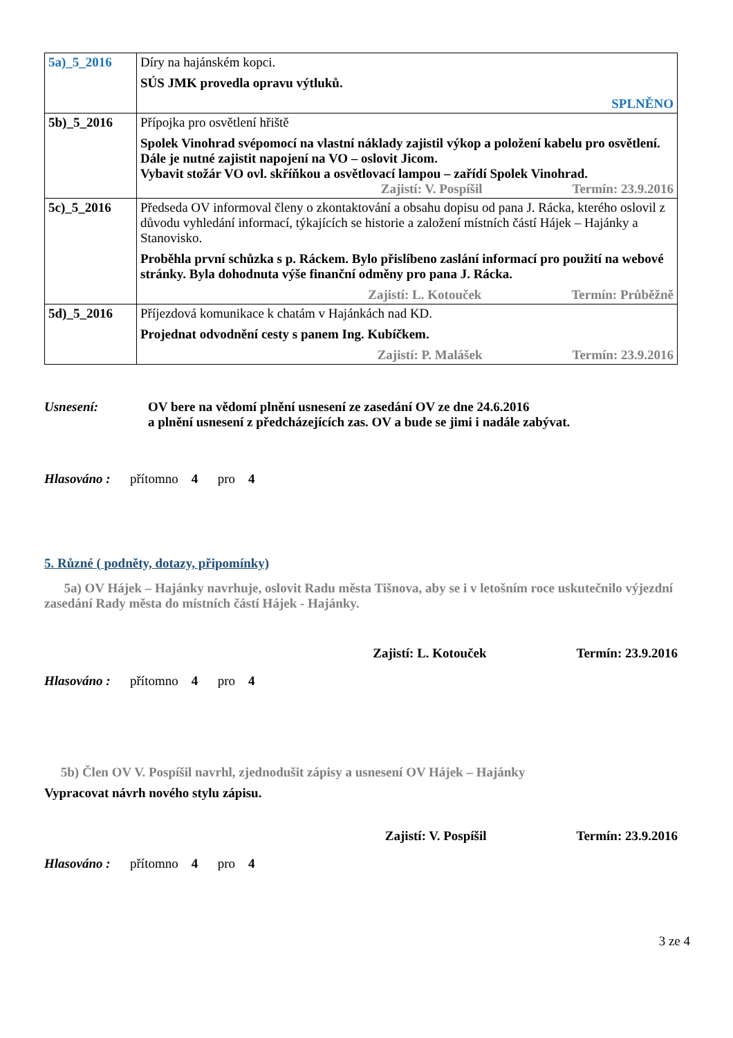| 5a)_5_2016 | Díry na hajánském kopci. SÚS JMK provedla opravu výtluků. SPLNĚNO |
| 5b)_5_2016 | Přípojka pro osvětlení hřiště Spolek Vinohrad svépomocí na vlastní náklady zajistil výkop a položení kabelu pro osvětlení. Dále je nutné zajistit napojení na VO – oslovit Jicom. Vybavit stožár VO ovl. skříňkou a osvětlovací lampou – zařídí Spolek Vinohrad. Zajistí: V. Pospíšil Termín: 23.9.2016 |
| 5c)_5_2016 | Předseda OV informoval členy o zkontaktování a obsahu dopisu od pana J. Rácka, kterého oslovil z důvodu vyhledání informací, týkajících se historie a založení místních částí Hájek – Hajánky a Stanovisko. Proběhla první schůzka s p. Ráckem. Bylo přislíbeno zaslání informací pro použití na webové stránky. Byla dohodnuta výše finanční odměny pro pana J. Rácka. Zajistí: L. Kotouček Termín: Průběžně |
| 5d)_5_2016 | Příjezdová komunikace k chatám v Hajánkách nad KD. Projednat odvodnění cesty s panem Ing. Kubíčkem. Zajistí: P. Malášek Termín: 23.9.2016 |
Usnesení: OV bere na vědomí plnění usnesení ze zasedání OV ze dne 24.6.2016
a plnění usnesení z předcházejících zas. OV a bude se jimi i nadále zabývat.
Hlasováno : přítomno 4 pro 4
5. Různé ( podněty, dotazy, připomínky)
5a) OV Hájek – Hajánky navrhuje, oslovit Radu města Tišnova, aby se i v letošním roce uskutečnilo výjezdní zasedání Rady města do místních částí Hájek - Hajánky.
Zajistí: L. Kotouček Termín: 23.9.2016
Hlasováno : přítomno 4 pro 4
5b) Člen OV V. Pospíšil navrhl, zjednodušit zápisy a usnesení OV Hájek – Hajánky
Vypracovat návrh nového stylu zápisu.
Zajistí: V. Pospíšil Termín: 23.9.2016
Hlasováno : přítomno 4 pro 4
3 ze 4